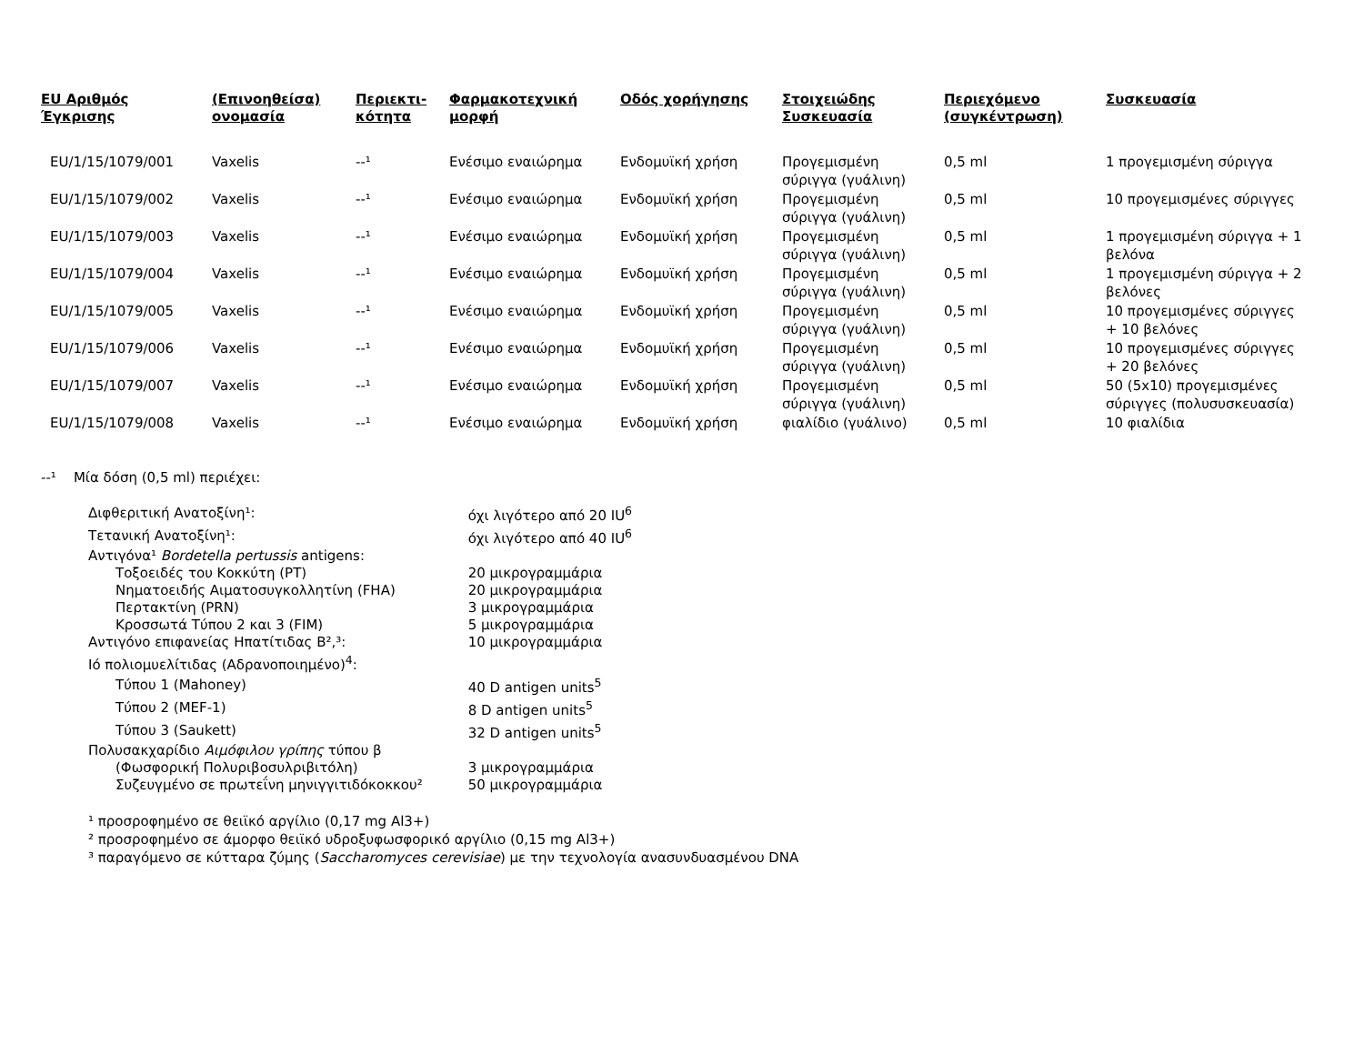| EU Αριθμός Έγκρισης | (Επινοηθείσα) ονομασία | Περιεκτι-κότητα | Φαρμακοτεχνική μορφή | Οδός χορήγησης | Στοιχειώδης Συσκευασία | Περιεχόμενο (συγκέντρωση) | Συσκευασία |
| --- | --- | --- | --- | --- | --- | --- | --- |
| EU/1/15/1079/001 | Vaxelis | --¹ | Ενέσιμο εναιώρημα | Ενδομυϊκή χρήση | Προγεμισμένη σύριγγα (γυάλινη) | 0,5 ml | 1 προγεμισμένη σύριγγα |
| EU/1/15/1079/002 | Vaxelis | --¹ | Ενέσιμο εναιώρημα | Ενδομυϊκή χρήση | Προγεμισμένη σύριγγα (γυάλινη) | 0,5 ml | 10 προγεμισμένες σύριγγες |
| EU/1/15/1079/003 | Vaxelis | --¹ | Ενέσιμο εναιώρημα | Ενδομυϊκή χρήση | Προγεμισμένη σύριγγα (γυάλινη) | 0,5 ml | 1 προγεμισμένη σύριγγα + 1 βελόνα |
| EU/1/15/1079/004 | Vaxelis | --¹ | Ενέσιμο εναιώρημα | Ενδομυϊκή χρήση | Προγεμισμένη σύριγγα (γυάλινη) | 0,5 ml | 1 προγεμισμένη σύριγγα + 2 βελόνες |
| EU/1/15/1079/005 | Vaxelis | --¹ | Ενέσιμο εναιώρημα | Ενδομυϊκή χρήση | Προγεμισμένη σύριγγα (γυάλινη) | 0,5 ml | 10 προγεμισμένες σύριγγες + 10 βελόνες |
| EU/1/15/1079/006 | Vaxelis | --¹ | Ενέσιμο εναιώρημα | Ενδομυϊκή χρήση | Προγεμισμένη σύριγγα (γυάλινη) | 0,5 ml | 10 προγεμισμένες σύριγγες + 20 βελόνες |
| EU/1/15/1079/007 | Vaxelis | --¹ | Ενέσιμο εναιώρημα | Ενδομυϊκή χρήση | Προγεμισμένη σύριγγα (γυάλινη) | 0,5 ml | 50 (5x10) προγεμισμένες σύριγγες (πολυσυσκευασία) |
| EU/1/15/1079/008 | Vaxelis | --¹ | Ενέσιμο εναιώρημα | Ενδομυϊκή χρήση | φιαλίδιο (γυάλινο) | 0,5 ml | 10 φιαλίδια |
--¹ Μία δόση (0,5 ml) περιέχει:
| Διφθεριτική Ανατοξίνη¹: | όχι λιγότερο από 20 IU<sup>6</sup> |
| Τετανική Ανατοξίνη¹: | όχι λιγότερο από 40 IU<sup>6</sup> |
| Αντιγόνα¹ Bordetella pertussis antigens: | |
| Τοξοειδές του Κοκκύτη (PT) | 20 μικρογραμμάρια |
| Νηματοειδής Αιματοσυγκολλητίνη (FHA) | 20 μικρογραμμάρια |
| Περτακτίνη (PRN) | 3 μικρογραμμάρια |
| Κροσσωτά Τύπου 2 και 3 (FIM) | 5 μικρογραμμάρια |
| Αντιγόνο επιφανείας Ηπατίτιδας Β²,³: | 10 μικρογραμμάρια |
| Ιό πολιομυελίτιδας (Αδρανοποιημένο)<sup>4</sup>: | |
| Τύπου 1 (Mahoney) | 40 D antigen units<sup>5</sup> |
| Τύπου 2 (MEF-1) | 8 D antigen units<sup>5</sup> |
| Τύπου 3 (Saukett) | 32 D antigen units<sup>5</sup> |
| Πολυσακχαρίδιο Αιμόφιλου γρίπης τύπου β | |
| (Φωσφορική Πολυριβοσυλριβιτόλη) | 3 μικρογραμμάρια |
| Συζευγμένο σε πρωτεΐνη μηνιγγιτιδόκοκκου² | 50 μικρογραμμάρια |
¹ προσροφημένο σε θειϊκό αργίλιο (0,17 mg Al3+)
² προσροφημένο σε άμορφο θειϊκό υδροξυφωσφορικό αργίλιο (0,15 mg Al3+)
³ παραγόμενο σε κύτταρα ζύμης (Saccharomyces cerevisiae) με την τεχνολογία ανασυνδυασμένου DNA